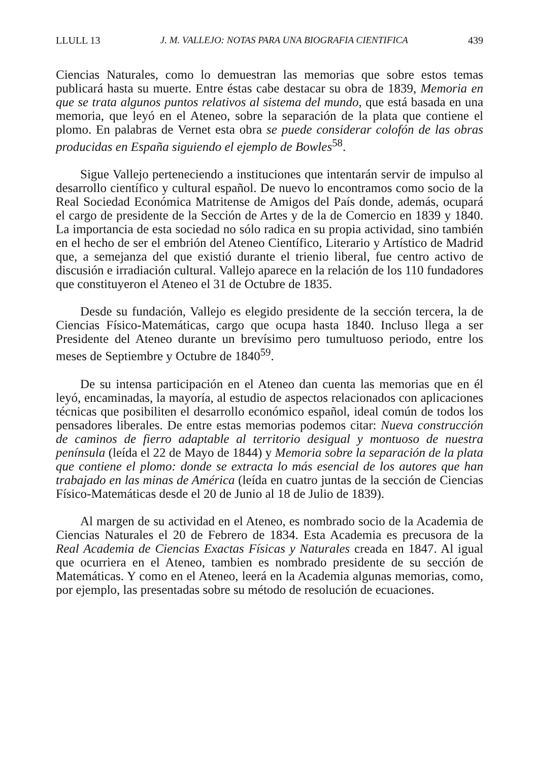LLULL 13 J. M. VALLEJO: NOTAS PARA UNA BIOGRAFIA CIENTIFICA 439
Ciencias Naturales, como lo demuestran las memorias que sobre estos temas publicará hasta su muerte. Entre éstas cabe destacar su obra de 1839, Memoria en que se trata algunos puntos relativos al sistema del mundo, que está basada en una memoria, que leyó en el Ateneo, sobre la separación de la plata que contiene el plomo. En palabras de Vernet esta obra se puede considerar colofón de las obras producidas en España siguiendo el ejemplo de Bowles<sup>58</sup>.
Sigue Vallejo perteneciendo a instituciones que intentarán servir de impulso al desarrollo científico y cultural español. De nuevo lo encontramos como socio de la Real Sociedad Económica Matritense de Amigos del País donde, además, ocupará el cargo de presidente de la Sección de Artes y de la de Comercio en 1839 y 1840. La importancia de esta sociedad no sólo radica en su propia actividad, sino también en el hecho de ser el embrión del Ateneo Científico, Literario y Artístico de Madrid que, a semejanza del que existió durante el trienio liberal, fue centro activo de discusión e irradiación cultural. Vallejo aparece en la relación de los 110 fundadores que constituyeron el Ateneo el 31 de Octubre de 1835.
Desde su fundación, Vallejo es elegido presidente de la sección tercera, la de Ciencias Físico-Matemáticas, cargo que ocupa hasta 1840. Incluso llega a ser Presidente del Ateneo durante un brevísimo pero tumultuoso periodo, entre los meses de Septiembre y Octubre de 1840<sup>59</sup>.
De su intensa participación en el Ateneo dan cuenta las memorias que en él leyó, encaminadas, la mayoría, al estudio de aspectos relacionados con aplicaciones técnicas que posibiliten el desarrollo económico español, ideal común de todos los pensadores liberales. De entre estas memorias podemos citar: Nueva construcción de caminos de fierro adaptable al territorio desigual y montuoso de nuestra península (leída el 22 de Mayo de 1844) y Memoria sobre la separación de la plata que contiene el plomo: donde se extracta lo más esencial de los autores que han trabajado en las minas de América (leída en cuatro juntas de la sección de Ciencias Físico-Matemáticas desde el 20 de Junio al 18 de Julio de 1839).
Al margen de su actividad en el Ateneo, es nombrado socio de la Academia de Ciencias Naturales el 20 de Febrero de 1834. Esta Academia es precusora de la Real Academia de Ciencias Exactas Físicas y Naturales creada en 1847. Al igual que ocurriera en el Ateneo, tambien es nombrado presidente de su sección de Matemáticas. Y como en el Ateneo, leerá en la Academia algunas memorias, como, por ejemplo, las presentadas sobre su método de resolución de ecuaciones.